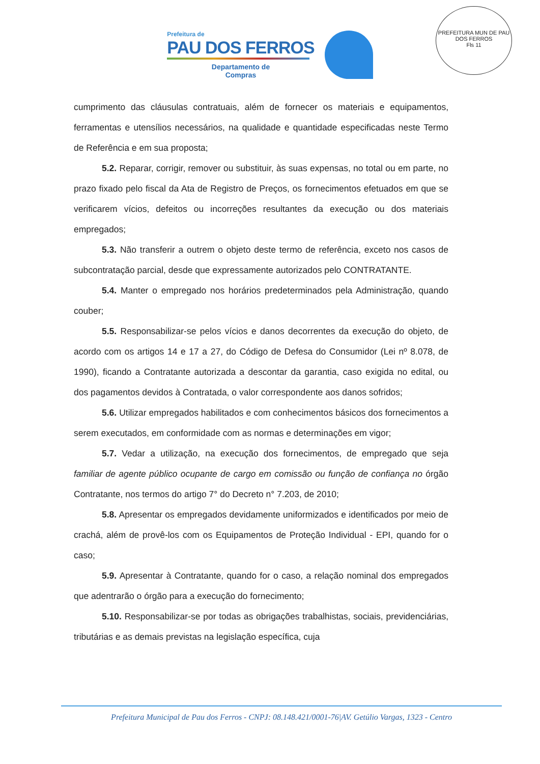Prefeitura de
PAU DOS FERROS
Departamento de
Compras
PREFEITURA MUN DE PAU DOS FERROS
Fls 11
cumprimento das cláusulas contratuais, além de fornecer os materiais e equipamentos, ferramentas e utensílios necessários, na qualidade e quantidade especificadas neste Termo de Referência e em sua proposta;
5.2. Reparar, corrigir, remover ou substituir, às suas expensas, no total ou em parte, no prazo fixado pelo fiscal da Ata de Registro de Preços, os fornecimentos efetuados em que se verificarem vícios, defeitos ou incorreções resultantes da execução ou dos materiais empregados;
5.3. Não transferir a outrem o objeto deste termo de referência, exceto nos casos de subcontratação parcial, desde que expressamente autorizados pelo CONTRATANTE.
5.4. Manter o empregado nos horários predeterminados pela Administração, quando couber;
5.5. Responsabilizar-se pelos vícios e danos decorrentes da execução do objeto, de acordo com os artigos 14 e 17 a 27, do Código de Defesa do Consumidor (Lei nº 8.078, de 1990), ficando a Contratante autorizada a descontar da garantia, caso exigida no edital, ou dos pagamentos devidos à Contratada, o valor correspondente aos danos sofridos;
5.6. Utilizar empregados habilitados e com conhecimentos básicos dos fornecimentos a serem executados, em conformidade com as normas e determinações em vigor;
5.7. Vedar a utilização, na execução dos fornecimentos, de empregado que seja familiar de agente público ocupante de cargo em comissão ou função de confiança no órgão Contratante, nos termos do artigo 7° do Decreto n° 7.203, de 2010;
5.8. Apresentar os empregados devidamente uniformizados e identificados por meio de crachá, além de provê-los com os Equipamentos de Proteção Individual - EPI, quando for o caso;
5.9. Apresentar à Contratante, quando for o caso, a relação nominal dos empregados que adentrarão o órgão para a execução do fornecimento;
5.10. Responsabilizar-se por todas as obrigações trabalhistas, sociais, previdenciárias, tributárias e as demais previstas na legislação específica, cuja
Prefeitura Municipal de Pau dos Ferros - CNPJ: 08.148.421/0001-76|AV. Getúlio Vargas, 1323 - Centro